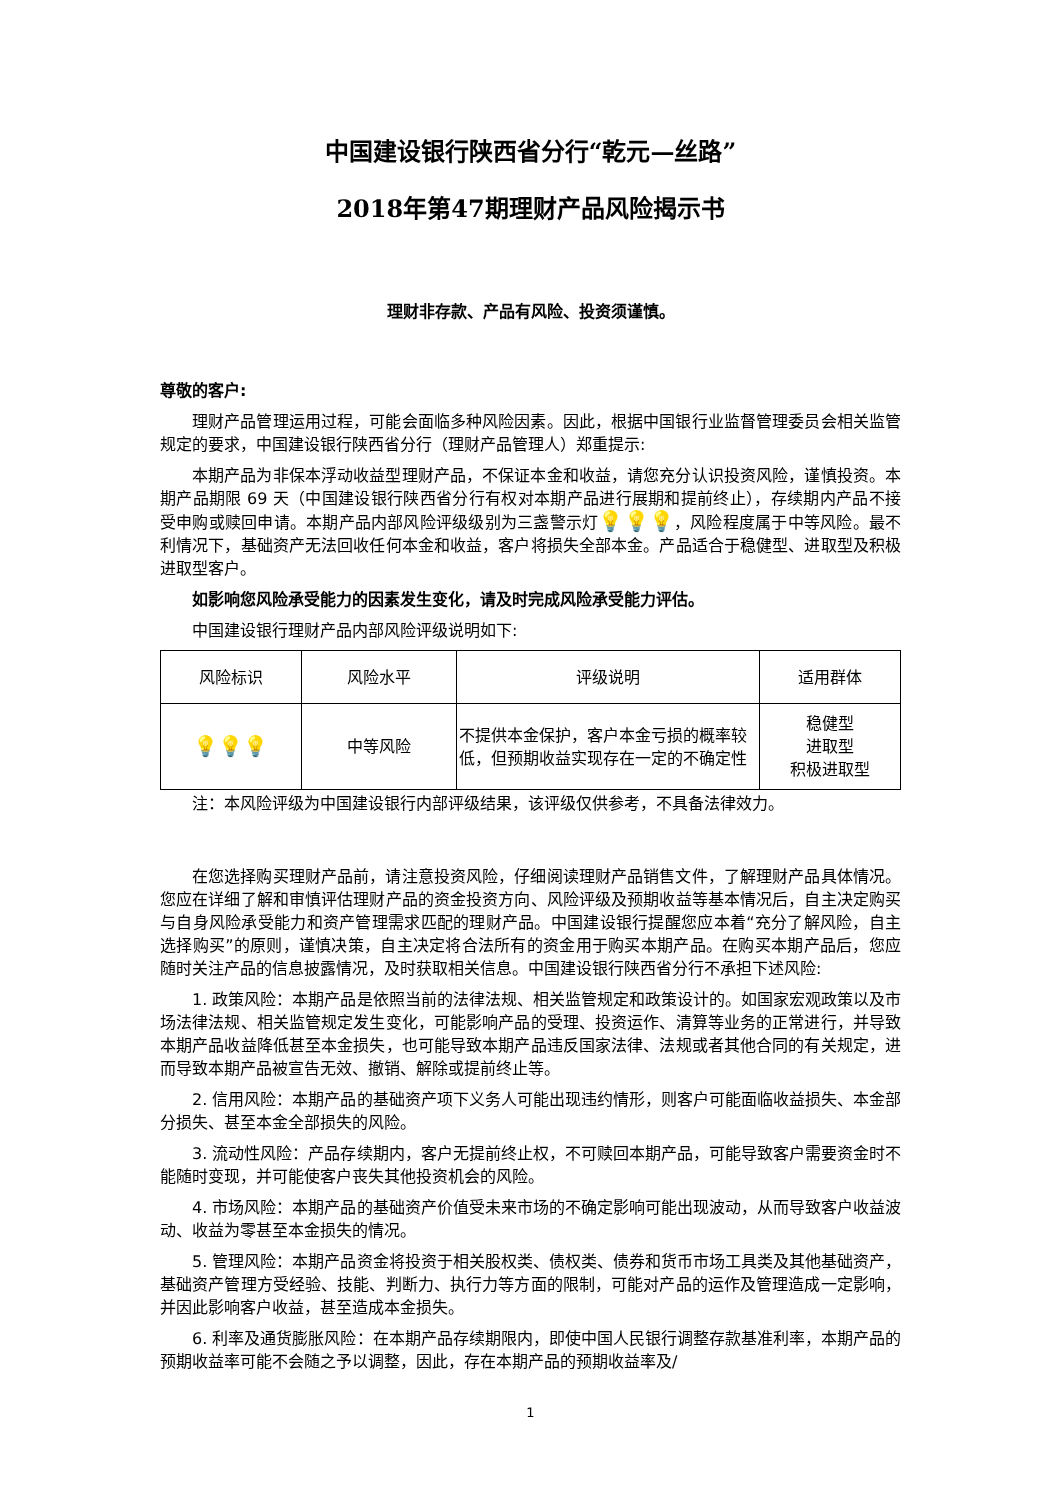中国建设银行陕西省分行“乾元—丝路”
2018年第47期理财产品风险揭示书
理财非存款、产品有风险、投资须谨慎。
尊敬的客户:
理财产品管理运用过程，可能会面临多种风险因素。因此，根据中国银行业监督管理委员会相关监管规定的要求，中国建设银行陕西省分行（理财产品管理人）郑重提示:
本期产品为非保本浮动收益型理财产品，不保证本金和收益，请您充分认识投资风险，谨慎投资。本期产品期限 69 天（中国建设银行陕西省分行有权对本期产品进行展期和提前终止），存续期内产品不接受申购或赎回申请。本期产品内部风险评级级别为三盏警示灯💡💡💡，风险程度属于中等风险。最不利情况下，基础资产无法回收任何本金和收益，客户将损失全部本金。产品适合于稳健型、进取型及积极进取型客户。
如影响您风险承受能力的因素发生变化，请及时完成风险承受能力评估。
中国建设银行理财产品内部风险评级说明如下:
| 风险标识 | 风险水平 | 评级说明 | 适用群体 |
| --- | --- | --- | --- |
| 💡💡💡 | 中等风险 | 不提供本金保护，客户本金亏损的概率较低，但预期收益实现存在一定的不确定性 | 稳健型 进取型 积极进取型 |
注：本风险评级为中国建设银行内部评级结果，该评级仅供参考，不具备法律效力。
在您选择购买理财产品前，请注意投资风险，仔细阅读理财产品销售文件，了解理财产品具体情况。您应在详细了解和审慎评估理财产品的资金投资方向、风险评级及预期收益等基本情况后，自主决定购买与自身风险承受能力和资产管理需求匹配的理财产品。中国建设银行提醒您应本着“充分了解风险，自主选择购买”的原则，谨慎决策，自主决定将合法所有的资金用于购买本期产品。在购买本期产品后，您应随时关注产品的信息披露情况，及时获取相关信息。中国建设银行陕西省分行不承担下述风险:
1. 政策风险：本期产品是依照当前的法律法规、相关监管规定和政策设计的。如国家宏观政策以及市场法律法规、相关监管规定发生变化，可能影响产品的受理、投资运作、清算等业务的正常进行，并导致本期产品收益降低甚至本金损失，也可能导致本期产品违反国家法律、法规或者其他合同的有关规定，进而导致本期产品被宣告无效、撤销、解除或提前终止等。
2. 信用风险：本期产品的基础资产项下义务人可能出现违约情形，则客户可能面临收益损失、本金部分损失、甚至本金全部损失的风险。
3. 流动性风险：产品存续期内，客户无提前终止权，不可赎回本期产品，可能导致客户需要资金时不能随时变现，并可能使客户丧失其他投资机会的风险。
4. 市场风险：本期产品的基础资产价值受未来市场的不确定影响可能出现波动，从而导致客户收益波动、收益为零甚至本金损失的情况。
5. 管理风险：本期产品资金将投资于相关股权类、债权类、债券和货币市场工具类及其他基础资产，基础资产管理方受经验、技能、判断力、执行力等方面的限制，可能对产品的运作及管理造成一定影响，并因此影响客户收益，甚至造成本金损失。
6. 利率及通货膨胀风险：在本期产品存续期限内，即使中国人民银行调整存款基准利率，本期产品的预期收益率可能不会随之予以调整，因此，存在本期产品的预期收益率及/
1